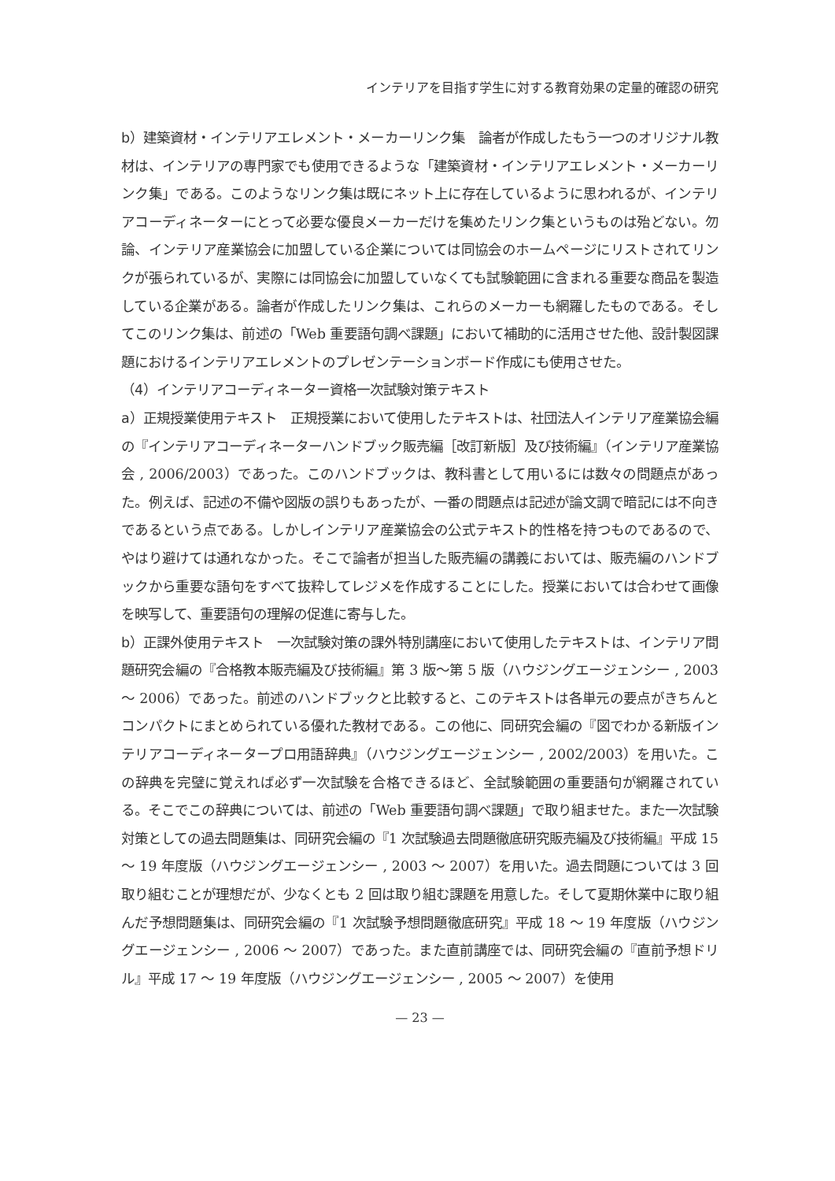インテリアを目指す学生に対する教育効果の定量的確認の研究
b）建築資材・インテリアエレメント・メーカーリンク集　論者が作成したもう一つのオリジナル教材は、インテリアの専門家でも使用できるような「建築資材・インテリアエレメント・メーカーリンク集」である。このようなリンク集は既にネット上に存在しているように思われるが、インテリアコーディネーターにとって必要な優良メーカーだけを集めたリンク集というものは殆どない。勿論、インテリア産業協会に加盟している企業については同協会のホームページにリストされてリンクが張られているが、実際には同協会に加盟していなくても試験範囲に含まれる重要な商品を製造している企業がある。論者が作成したリンク集は、これらのメーカーも網羅したものである。そしてこのリンク集は、前述の「Web 重要語句調べ課題」において補助的に活用させた他、設計製図課題におけるインテリアエレメントのプレゼンテーションボード作成にも使用させた。
（4）インテリアコーディネーター資格一次試験対策テキスト
a）正規授業使用テキスト　正規授業において使用したテキストは、社団法人インテリア産業協会編の『インテリアコーディネーターハンドブック販売編［改訂新版］及び技術編』（インテリア産業協会 , 2006/2003）であった。このハンドブックは、教科書として用いるには数々の問題点があった。例えば、記述の不備や図版の誤りもあったが、一番の問題点は記述が論文調で暗記には不向きであるという点である。しかしインテリア産業協会の公式テキスト的性格を持つものであるので、やはり避けては通れなかった。そこで論者が担当した販売編の講義においては、販売編のハンドブックから重要な語句をすべて抜粋してレジメを作成することにした。授業においては合わせて画像を映写して、重要語句の理解の促進に寄与した。
b）正課外使用テキスト　一次試験対策の課外特別講座において使用したテキストは、インテリア問題研究会編の『合格教本販売編及び技術編』第 3 版～第 5 版（ハウジングエージェンシー , 2003 ～ 2006）であった。前述のハンドブックと比較すると、このテキストは各単元の要点がきちんとコンパクトにまとめられている優れた教材である。この他に、同研究会編の『図でわかる新版インテリアコーディネータープロ用語辞典』（ハウジングエージェンシー , 2002/2003）を用いた。この辞典を完璧に覚えれば必ず一次試験を合格できるほど、全試験範囲の重要語句が網羅されている。そこでこの辞典については、前述の「Web 重要語句調べ課題」で取り組ませた。また一次試験対策としての過去問題集は、同研究会編の『1 次試験過去問題徹底研究販売編及び技術編』平成 15 ～ 19 年度版（ハウジングエージェンシー , 2003 ～ 2007）を用いた。過去問題については 3 回取り組むことが理想だが、少なくとも 2 回は取り組む課題を用意した。そして夏期休業中に取り組んだ予想問題集は、同研究会編の『1 次試験予想問題徹底研究』平成 18 ～ 19 年度版（ハウジングエージェンシー , 2006 ～ 2007）であった。また直前講座では、同研究会編の『直前予想ドリル』平成 17 ～ 19 年度版（ハウジングエージェンシー , 2005 ～ 2007）を使用
— 23 —